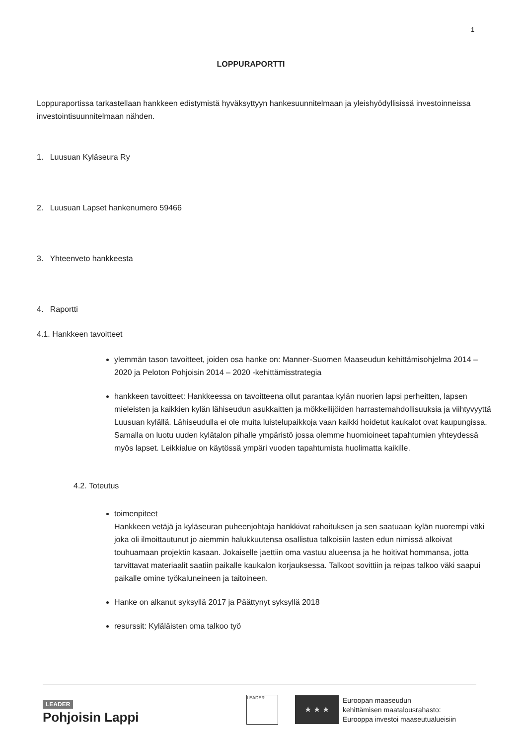1
LOPPURAPORTTI
Loppuraportissa tarkastellaan hankkeen edistymistä hyväksyttyyn hankesuunnitelmaan ja yleishyödyllisissä investoinneissa investointisuunnitelmaan nähden.
1. Luusuan Kyläseura Ry
2. Luusuan Lapset hankenumero 59466
3. Yhteenveto hankkeesta
4. Raportti
4.1. Hankkeen tavoitteet
ylemmän tason tavoitteet, joiden osa hanke on: Manner-Suomen Maaseudun kehittämisohjelma 2014 – 2020 ja Peloton Pohjoisin 2014 – 2020 -kehittämisstrategia
hankkeen tavoitteet: Hankkeessa on tavoitteena ollut parantaa kylän nuorien lapsi perheitten, lapsen mieleisten ja kaikkien kylän lähiseudun asukkaitten ja mökkeilijöiden harrastemahdollisuuksia ja viihtyvyyttä Luusuan kylällä. Lähiseudulla ei ole muita luistelupaikkoja vaan kaikki hoidetut kaukalot ovat kaupungissa. Samalla on luotu uuden kylätalon pihalle ympäristö jossa olemme huomioineet tapahtumien yhteydessä myös lapset. Leikkialue on käytössä ympäri vuoden tapahtumista huolimatta kaikille.
4.2. Toteutus
toimenpiteet
Hankkeen vetäjä ja kyläseuran puheenjohtaja hankkivat rahoituksen ja sen saatuaan kylän nuorempi väki joka oli ilmoittautunut jo aiemmin halukkuutensa osallistua talkoisiin lasten edun nimissä alkoivat touhuamaan projektin kasaan. Jokaiselle jaettiin oma vastuu alueensa ja he hoitivat hommansa, jotta tarvittavat materiaalit saatiin paikalle kaukalon korjauksessa. Talkoot sovittiin ja reipas talkoo väki saapui paikalle omine työkaluneineen ja taitoineen.
Hanke on alkanut syksyllä 2017 ja Päättynyt syksyllä 2018
resurssit: Kyläläisten oma talkoo työ
LEADER
Pohjoisin Lappi
LEADER
★ ★ ★
Euroopan maaseudun
kehittämisen maatalousrahasto:
Eurooppa investoi maaseutualueisiin